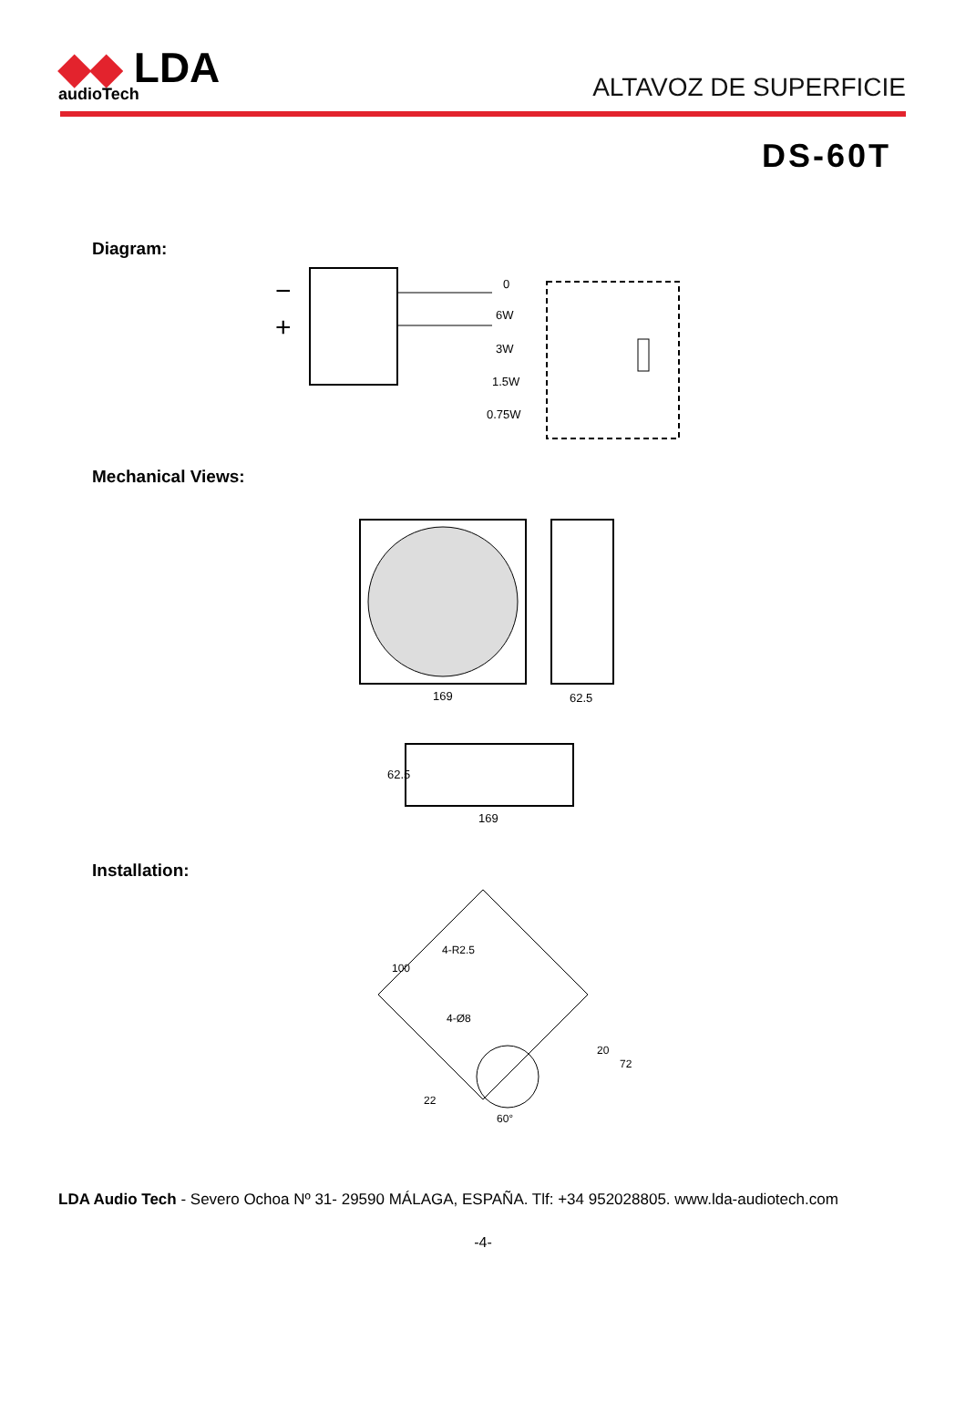◆◆ LDA
audioTech
ALTAVOZ DE SUPERFICIE
DS-60T
Diagram:
−
+
0
6W
3W
1.5W
0.75W
Mechanical Views:
169
62.5
169
62.5
Installation:
100
4-R2.5
4-Ø8
20
72
22
60°
LDA Audio Tech - Severo Ochoa Nº 31- 29590 MÁLAGA, ESPAÑA. Tlf: +34 952028805. www.lda-audiotech.com
-4-